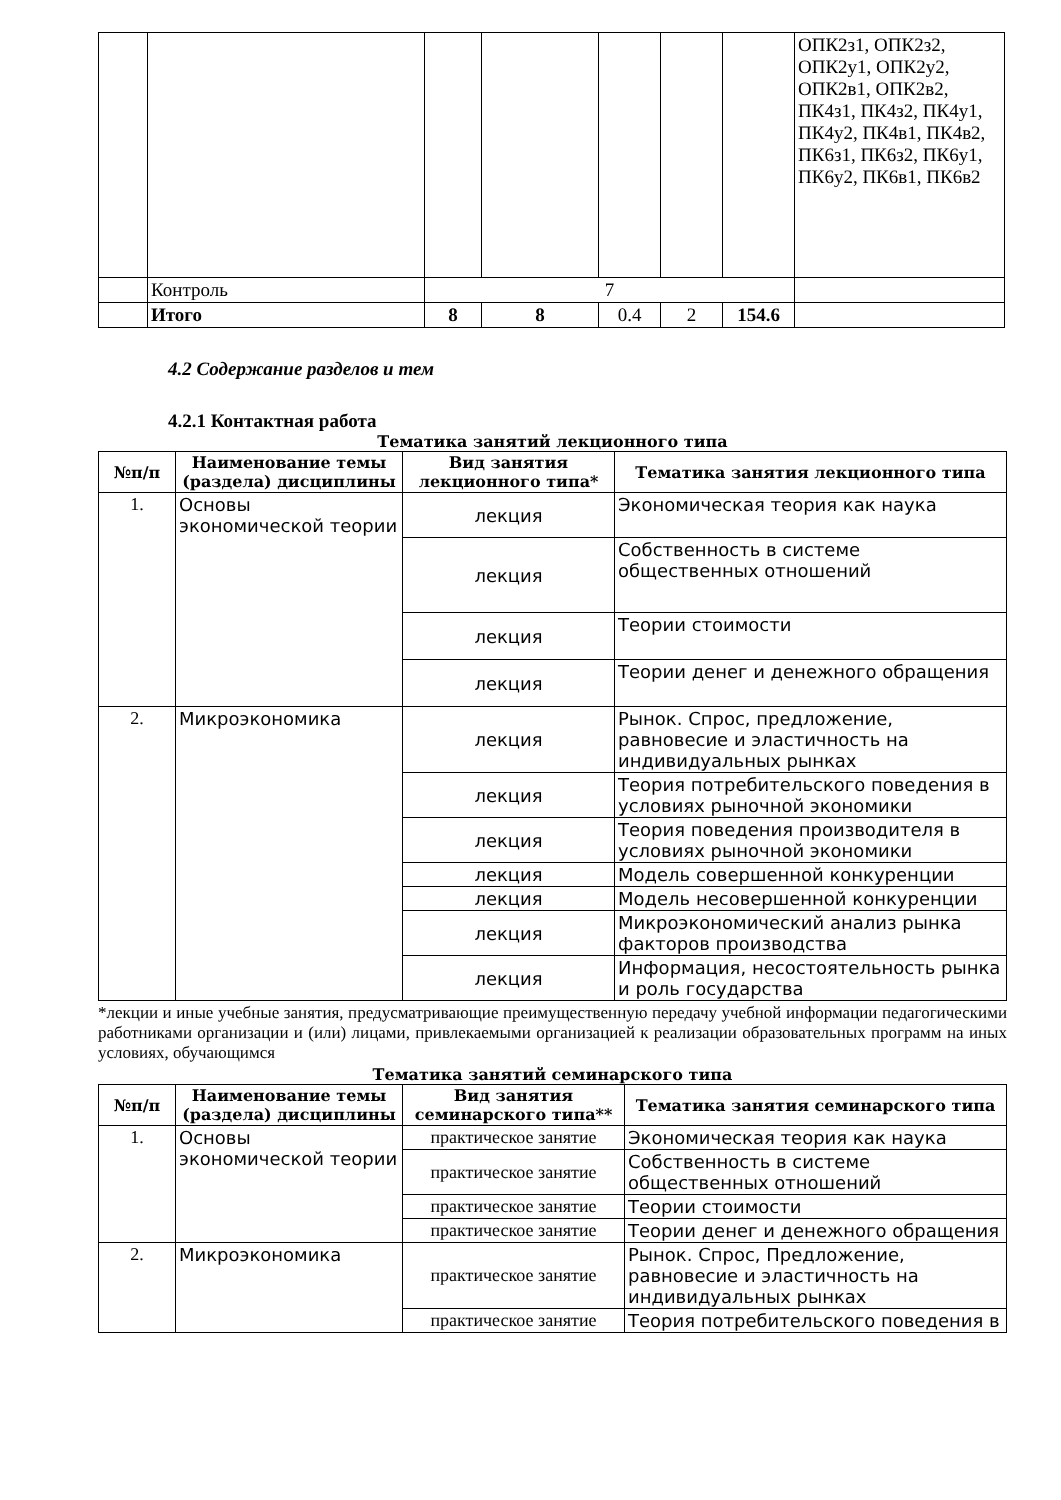| | | | | | | | ОПК2з1, ОПК2з2, ОПК2у1, ОПК2у2, ОПК2в1, ОПК2в2, ПК4з1, ПК4з2, ПК4у1, ПК4у2, ПК4в1, ПК4в2, ПК6з1, ПК6з2, ПК6у1, ПК6у2, ПК6в1, ПК6в2 |
| | Контроль | 7 | | | | | |
| | Итого | 8 | 8 | 0.4 | 2 | 154.6 | |
4.2 Содержание разделов и тем
4.2.1 Контактная работа
Тематика занятий лекционного типа
| №п/п | Наименование темы (раздела) дисциплины | Вид занятия лекционного типа* | Тематика занятия лекционного типа |
| --- | --- | --- | --- |
| 1. | Основы экономической теории | лекция | Экономическая теория как наука |
| | | лекция | Собственность в системе общественных отношений |
| | | лекция | Теории стоимости |
| | | лекция | Теории денег и денежного обращения |
| 2. | Микроэкономика | лекция | Рынок. Спрос, предложение, равновесие и эластичность на индивидуальных рынках |
| | | лекция | Теория потребительского поведения в условиях рыночной экономики |
| | | лекция | Теория поведения производителя в условиях рыночной экономики |
| | | лекция | Модель совершенной конкуренции |
| | | лекция | Модель несовершенной конкуренции |
| | | лекция | Микроэкономический анализ рынка факторов производства |
| | | лекция | Информация, несостоятельность рынка и роль государства |
*лекции и иные учебные занятия, предусматривающие преимущественную передачу учебной информации педагогическими работниками организации и (или) лицами, привлекаемыми организацией к реализации образовательных программ на иных условиях, обучающимся
Тематика занятий семинарского типа
| №п/п | Наименование темы (раздела) дисциплины | Вид занятия семинарского типа** | Тематика занятия семинарского типа |
| --- | --- | --- | --- |
| 1. | Основы экономической теории | практическое занятие | Экономическая теория как наука |
| | | практическое занятие | Собственность в системе общественных отношений |
| | | практическое занятие | Теории стоимости |
| | | практическое занятие | Теории денег и денежного обращения |
| 2. | Микроэкономика | практическое занятие | Рынок. Спрос, Предложение, равновесие и эластичность на индивидуальных рынках |
| | | практическое занятие | Теория потребительского поведения в |